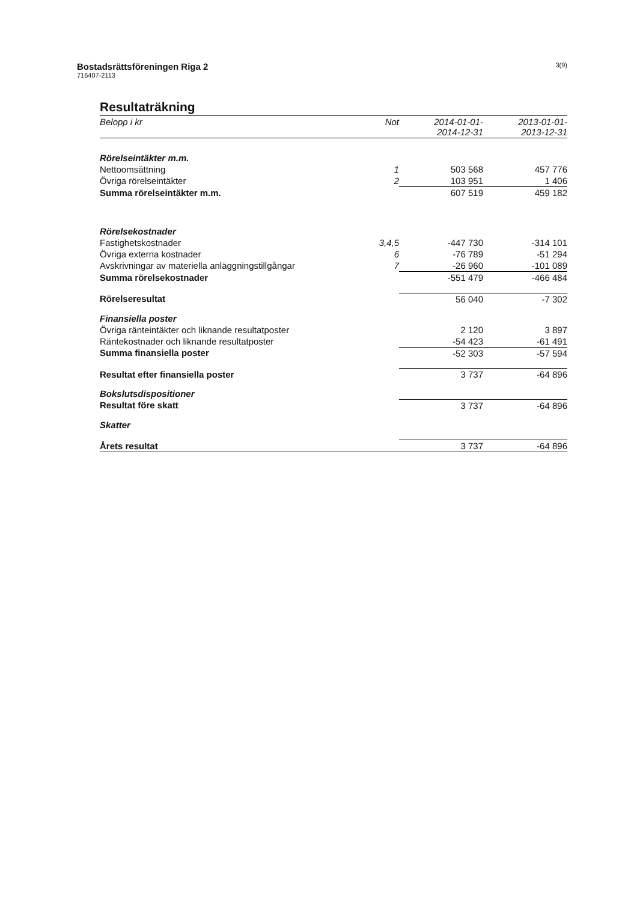Bostadsrättsföreningen Riga 2
716407-2113
3(9)
Resultaträkning
| Belopp i kr | Not | 2014-01-01- 2014-12-31 | 2013-01-01- 2013-12-31 |
| --- | --- | --- | --- |
| Rörelseintäkter m.m. | | | |
| Nettoomsättning | 1 | 503 568 | 457 776 |
| Övriga rörelseintäkter | 2 | 103 951 | 1 406 |
| Summa rörelseintäkter m.m. | | 607 519 | 459 182 |
| Rörelsekostnader | | | |
| Fastighetskostnader | 3,4,5 | -447 730 | -314 101 |
| Övriga externa kostnader | 6 | -76 789 | -51 294 |
| Avskrivningar av materiella anläggningstillgångar | 7 | -26 960 | -101 089 |
| Summa rörelsekostnader | | -551 479 | -466 484 |
| Rörelseresultat | | 56 040 | -7 302 |
| Finansiella poster | | | |
| Övriga ränteintäkter och liknande resultatposter | | 2 120 | 3 897 |
| Räntekostnader och liknande resultatposter | | -54 423 | -61 491 |
| Summa finansiella poster | | -52 303 | -57 594 |
| Resultat efter finansiella poster | | 3 737 | -64 896 |
| Bokslutsdispositioner | | | |
| Resultat före skatt | | 3 737 | -64 896 |
| Skatter | | | |
| Årets resultat | | 3 737 | -64 896 |